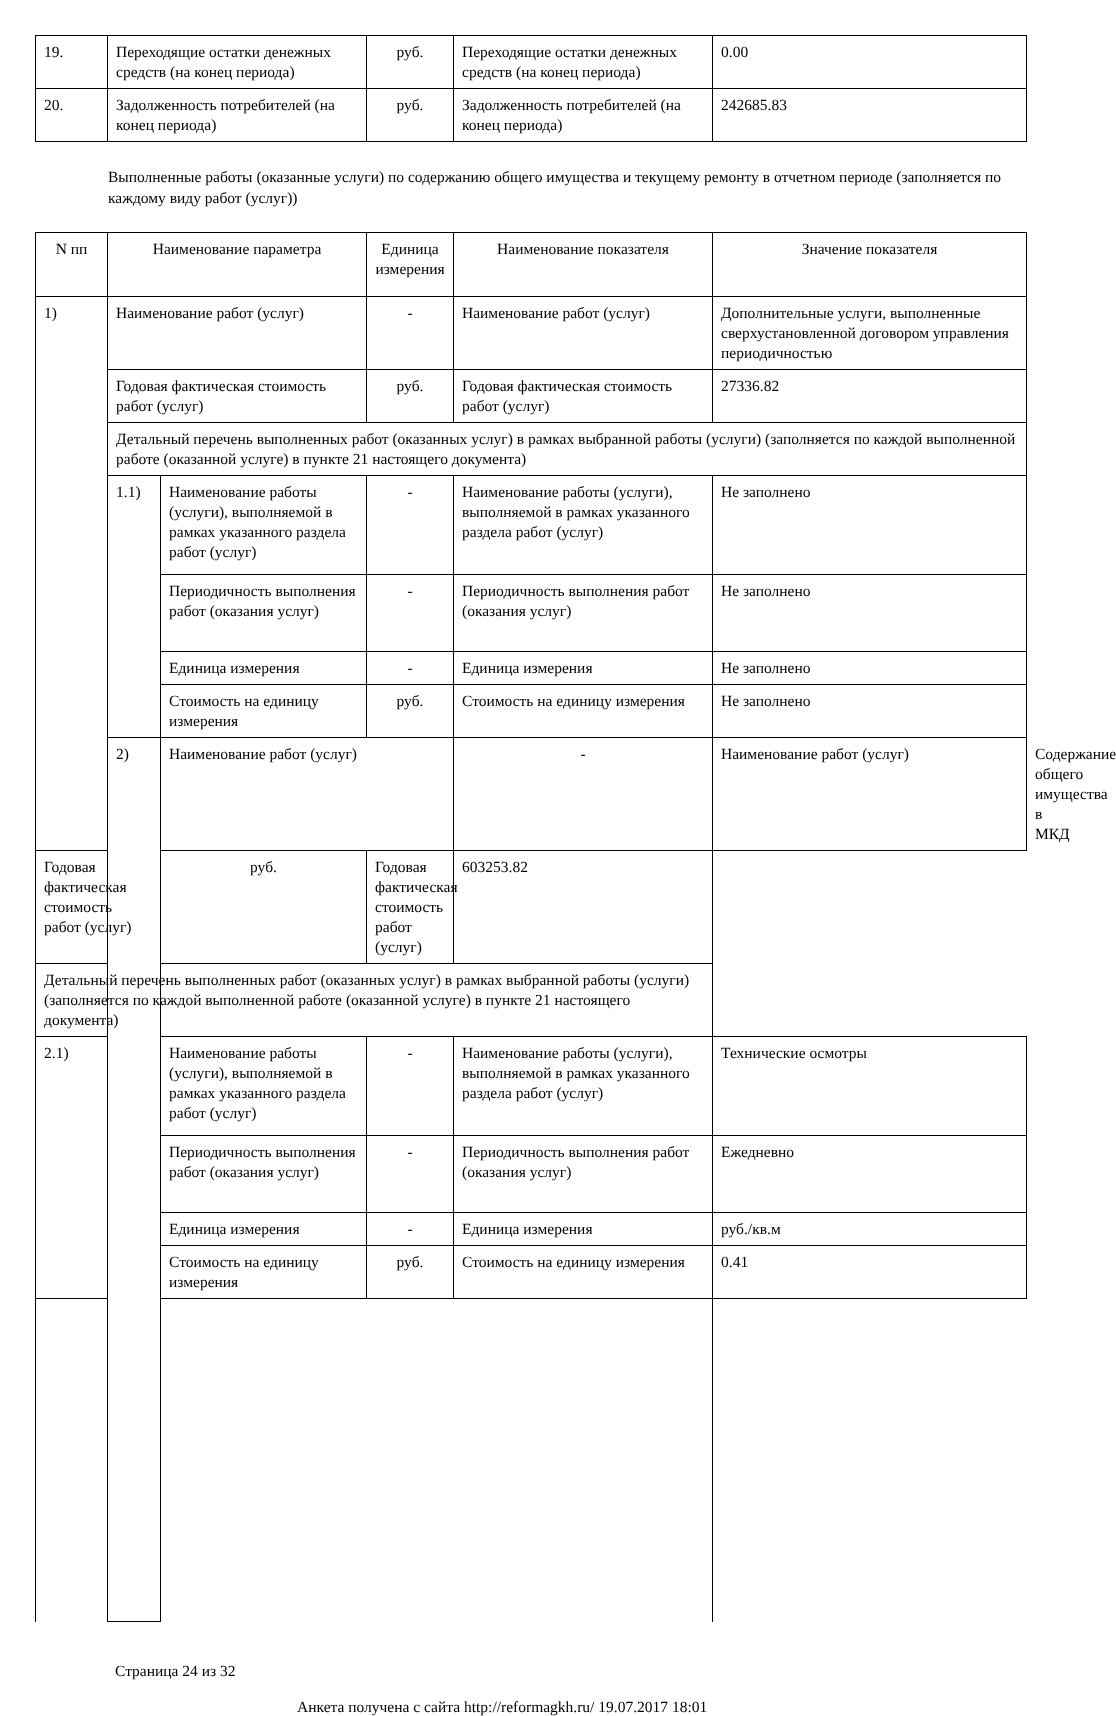| 19. | Переходящие остатки денежных средств (на конец периода) | руб. | Переходящие остатки денежных средств (на конец периода) | 0.00 |
| 20. | Задолженность потребителей (на конец периода) | руб. | Задолженность потребителей (на конец периода) | 242685.83 |
Выполненные работы (оказанные услуги) по содержанию общего имущества и текущему ремонту в отчетном периоде (заполняется по каждому виду работ (услуг))
| N пп | Наименование параметра | | Единица измерения | Наименование показателя | Значение показателя | |
| --- | --- | --- | --- | --- | --- | --- |
| 1) | Наименование работ (услуг) | | - | Наименование работ (услуг) | Дополнительные услуги, выполненные сверхустановленной договором управления периодичностью | |
| | Годовая фактическая стоимость работ (услуг) | | руб. | Годовая фактическая стоимость работ (услуг) | 27336.82 | |
| | Детальный перечень выполненных работ (оказанных услуг) в рамках выбранной работы (услуги) (заполняется по каждой выполненной работе (оказанной услуге) в пункте 21 настоящего документа) | | | | | |
| | 1.1) | Наименование работы (услуги), выполняемой в рамках указанного раздела работ (услуг) | - | Наименование работы (услуги), выполняемой в рамках указанного раздела работ (услуг) | Не заполнено | |
| | | Периодичность выполнения работ (оказания услуг) | - | Периодичность выполнения работ (оказания услуг) | Не заполнено | |
| | | Единица измерения | - | Единица измерения | Не заполнено | |
| | | Стоимость на единицу измерения | руб. | Стоимость на единицу измерения | Не заполнено | |
| | 2) | Наименование работ (услуг) | | - | Наименование работ (услуг) | Содержание общего имущества в МКД |
| Годовая фактическая стоимость работ (услуг) | | руб. | Годовая фактическая стоимость работ (услуг) | 603253.82 | | |
| Детальный перечень выполненных работ (оказанных услуг) в рамках выбранной работы (услуги) (заполняется по каждой выполненной работе (оказанной услуге) в пункте 21 настоящего документа) | | | | | | |
| 2.1) | | Наименование работы (услуги), выполняемой в рамках указанного раздела работ (услуг) | - | Наименование работы (услуги), выполняемой в рамках указанного раздела работ (услуг) | Технические осмотры | |
| | | Периодичность выполнения работ (оказания услуг) | - | Периодичность выполнения работ (оказания услуг) | Ежедневно | |
| | | Единица измерения | - | Единица измерения | руб./кв.м | |
| | | Стоимость на единицу измерения | руб. | Стоимость на единицу измерения | 0.41 | |
Страница 24 из 32
Анкета получена с сайта http://reformagkh.ru/ 19.07.2017 18:01